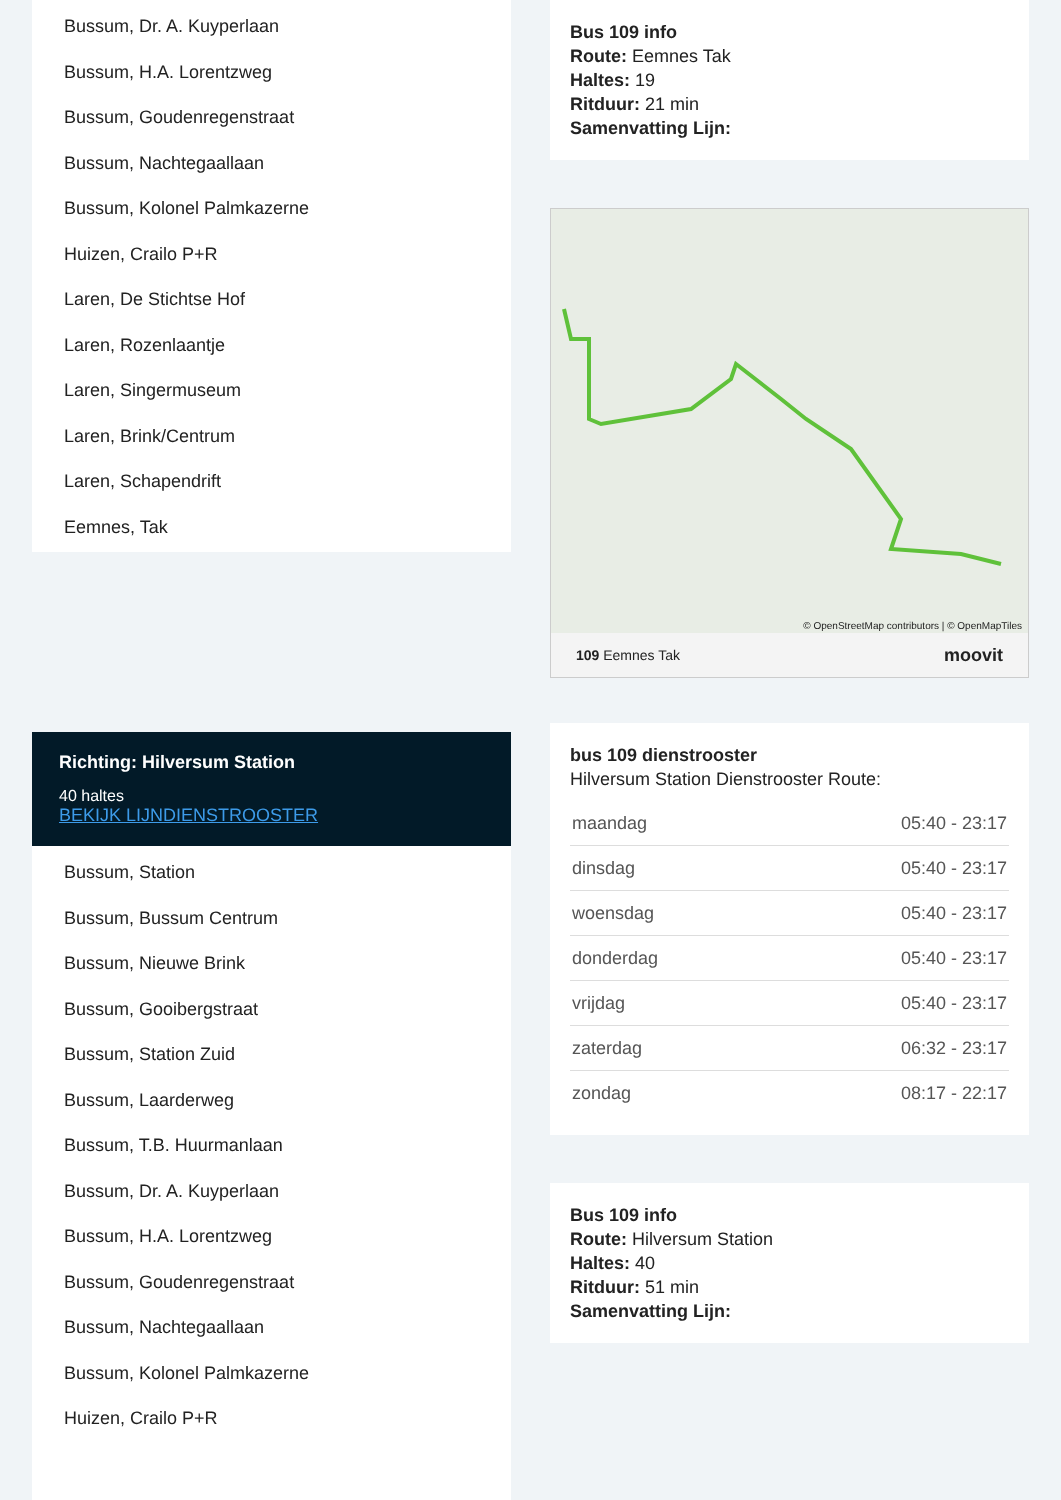Bussum, Dr. A. Kuyperlaan
Bussum, H.A. Lorentzweg
Bussum, Goudenregenstraat
Bussum, Nachtegaallaan
Bussum, Kolonel Palmkazerne
Huizen, Crailo P+R
Laren, De Stichtse Hof
Laren, Rozenlaantje
Laren, Singermuseum
Laren, Brink/Centrum
Laren, Schapendrift
Eemnes, Tak
Richting: Hilversum Station
40 haltes
BEKIJK LIJNDIENSTROOSTER
Bussum, Station
Bussum, Bussum Centrum
Bussum, Nieuwe Brink
Bussum, Gooibergstraat
Bussum, Station Zuid
Bussum, Laarderweg
Bussum, T.B. Huurmanlaan
Bussum, Dr. A. Kuyperlaan
Bussum, H.A. Lorentzweg
Bussum, Goudenregenstraat
Bussum, Nachtegaallaan
Bussum, Kolonel Palmkazerne
Huizen, Crailo P+R
Bus 109 info
Route: Eemnes Tak
Haltes: 19
Ritduur: 21 min
Samenvatting Lijn:
© OpenStreetMap contributors | © OpenMapTiles
109 Eemnes Tak moovit
bus 109 dienstrooster
Hilversum Station Dienstrooster Route:
| maandag | 05:40 - 23:17 |
| dinsdag | 05:40 - 23:17 |
| woensdag | 05:40 - 23:17 |
| donderdag | 05:40 - 23:17 |
| vrijdag | 05:40 - 23:17 |
| zaterdag | 06:32 - 23:17 |
| zondag | 08:17 - 22:17 |
Bus 109 info
Route: Hilversum Station
Haltes: 40
Ritduur: 51 min
Samenvatting Lijn: